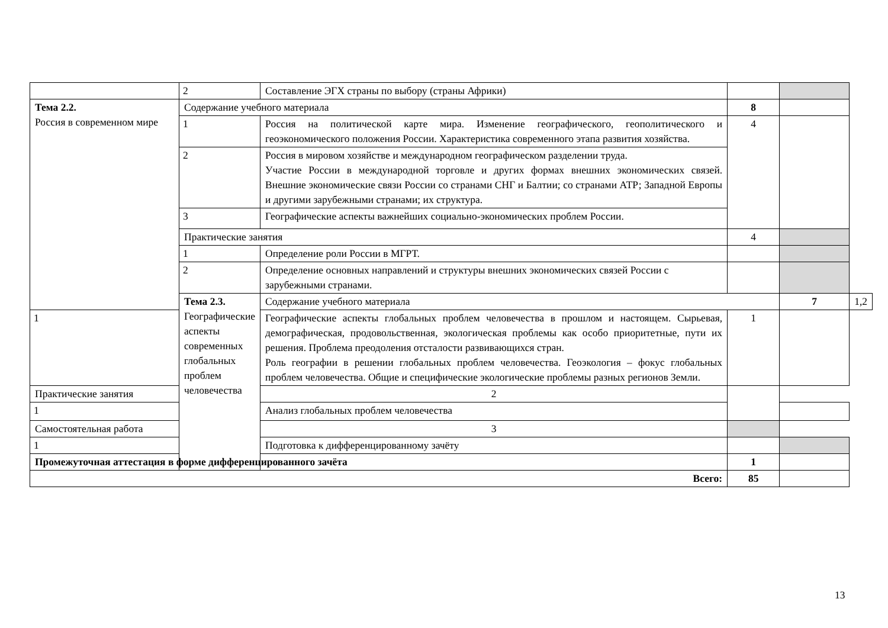| | 2 | Составление ЭГХ страны по выбору (страны Африки) | | | |
| Тема 2.2. Россия в современном мире | Содержание учебного материала | | 8 | | |
| | 1 | Россия на политической карте мира. Изменение географического, геополитического и геоэкономического положения России. Характеристика современного этапа развития хозяйства. | 4 | | |
| | 2 | Россия в мировом хозяйстве и международном географическом разделении труда. Участие России в международной торговле и других формах внешних экономических связей. Внешние экономические связи России со странами СНГ и Балтии; со странами АТР; Западной Европы и другими зарубежными странами; их структура. | | | |
| | 3 | Географические аспекты важнейших социально-экономических проблем России. | | | |
| | Практические занятия | | 4 | | |
| | 1 | Определение роли России в МГРТ. | | | |
| | 2 | Определение основных направлений и структуры внешних экономических связей России с зарубежными странами. | | | |
| | Тема 2.3. Географические аспекты современных глобальных проблем человечества | Содержание учебного материала | | 7 | 1,2 |
| 1 | | Географические аспекты глобальных проблем человечества в прошлом и настоящем. Сырьевая, демографическая, продовольственная, экологическая проблемы как особо приоритетные, пути их решения. Проблема преодоления отсталости развивающихся стран. Роль географии в решении глобальных проблем человечества. Геоэкология – фокус глобальных проблем человечества. Общие и специфические экологические проблемы разных регионов Земли. | 1 | | |
| Практические занятия | | 2 | | | |
| 1 | | Анализ глобальных проблем человечества | | | |
| Самостоятельная работа | | 3 | | | |
| 1 | | Подготовка к дифференцированному зачёту | | | |
| Промежуточная аттестация в форме дифференцированного зачёта | | | 1 | | |
| Всего: | | | 85 | | |
13